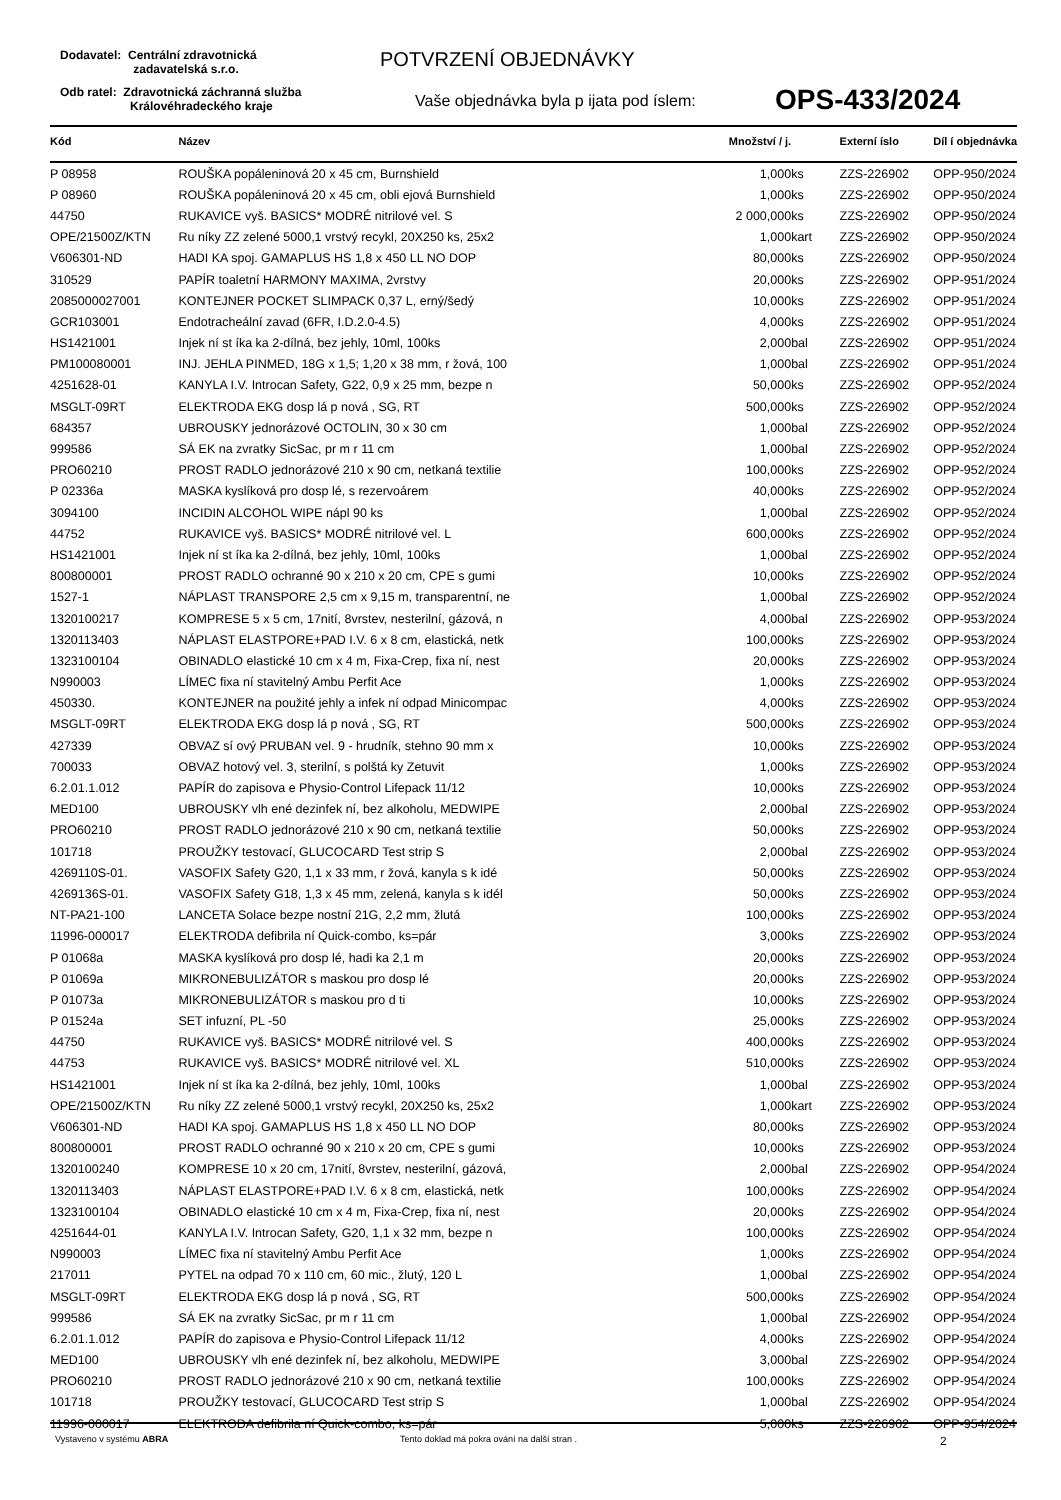Dodavatel: Centrální zdravotnická
zadavatelská s.r.o.
POTVRZENÍ OBJEDNÁVKY
Odb ratel: Zdravotnická záchranná služba
Královéhradeckého kraje
Vaše objednávka byla p ijata pod íslem:
OPS-433/2024
| Kód | Název | Množství / j. | | Externí íslo | Díl í objednávka |
| --- | --- | --- | --- | --- | --- |
| P 08958 | ROUŠKA popáleninová 20 x 45 cm, Burnshield | 1,000 | ks | ZZS-226902 | OPP-950/2024 |
| P 08960 | ROUŠKA popáleninová 20 x 45 cm, obli ejová Burnshield | 1,000 | ks | ZZS-226902 | OPP-950/2024 |
| 44750 | RUKAVICE vyš. BASICS* MODRÉ nitrilové vel. S | 2 000,000 | ks | ZZS-226902 | OPP-950/2024 |
| OPE/21500Z/KTN | Ru níky ZZ zelené 5000,1 vrstvý recykl, 20X250 ks, 25x2 | 1,000 | kart | ZZS-226902 | OPP-950/2024 |
| V606301-ND | HADI KA spoj. GAMAPLUS HS 1,8 x 450 LL NO DOP | 80,000 | ks | ZZS-226902 | OPP-950/2024 |
| 310529 | PAPÍR toaletní HARMONY MAXIMA, 2vrstvy | 20,000 | ks | ZZS-226902 | OPP-951/2024 |
| 2085000027001 | KONTEJNER POCKET SLIMPACK 0,37 L, erný/šedý | 10,000 | ks | ZZS-226902 | OPP-951/2024 |
| GCR103001 | Endotracheální zavad (6FR, I.D.2.0-4.5) | 4,000 | ks | ZZS-226902 | OPP-951/2024 |
| HS1421001 | Injek ní st íka ka 2-dílná, bez jehly, 10ml, 100ks | 2,000 | bal | ZZS-226902 | OPP-951/2024 |
| PM100080001 | INJ. JEHLA PINMED, 18G x 1,5; 1,20 x 38 mm, r žová, 100 | 1,000 | bal | ZZS-226902 | OPP-951/2024 |
| 4251628-01 | KANYLA I.V. Introcan Safety, G22, 0,9 x 25 mm, bezpe n | 50,000 | ks | ZZS-226902 | OPP-952/2024 |
| MSGLT-09RT | ELEKTRODA EKG dosp lá p nová , SG, RT | 500,000 | ks | ZZS-226902 | OPP-952/2024 |
| 684357 | UBROUSKY jednorázové OCTOLIN, 30 x 30 cm | 1,000 | bal | ZZS-226902 | OPP-952/2024 |
| 999586 | SÁ EK na zvratky SicSac, pr m r 11 cm | 1,000 | bal | ZZS-226902 | OPP-952/2024 |
| PRO60210 | PROST RADLO jednorázové 210 x 90 cm, netkaná textilie | 100,000 | ks | ZZS-226902 | OPP-952/2024 |
| P 02336a | MASKA kyslíková pro dosp lé, s rezervoárem | 40,000 | ks | ZZS-226902 | OPP-952/2024 |
| 3094100 | INCIDIN ALCOHOL WIPE nápl 90 ks | 1,000 | bal | ZZS-226902 | OPP-952/2024 |
| 44752 | RUKAVICE vyš. BASICS* MODRÉ nitrilové vel. L | 600,000 | ks | ZZS-226902 | OPP-952/2024 |
| HS1421001 | Injek ní st íka ka 2-dílná, bez jehly, 10ml, 100ks | 1,000 | bal | ZZS-226902 | OPP-952/2024 |
| 800800001 | PROST RADLO ochranné 90 x 210 x 20 cm, CPE s gumi | 10,000 | ks | ZZS-226902 | OPP-952/2024 |
| 1527-1 | NÁPLAST TRANSPORE 2,5 cm x 9,15 m, transparentní, ne | 1,000 | bal | ZZS-226902 | OPP-952/2024 |
| 1320100217 | KOMPRESE 5 x 5 cm, 17nití, 8vrstev, nesterilní, gázová, n | 4,000 | bal | ZZS-226902 | OPP-953/2024 |
| 1320113403 | NÁPLAST ELASTPORE+PAD I.V. 6 x 8 cm, elastická, netk | 100,000 | ks | ZZS-226902 | OPP-953/2024 |
| 1323100104 | OBINADLO elastické 10 cm x 4 m, Fixa-Crep, fixa ní, nest | 20,000 | ks | ZZS-226902 | OPP-953/2024 |
| N990003 | LÍMEC fixa ní stavitelný Ambu Perfit Ace | 1,000 | ks | ZZS-226902 | OPP-953/2024 |
| 450330. | KONTEJNER na použité jehly a infek ní odpad Minicompac | 4,000 | ks | ZZS-226902 | OPP-953/2024 |
| MSGLT-09RT | ELEKTRODA EKG dosp lá p nová , SG, RT | 500,000 | ks | ZZS-226902 | OPP-953/2024 |
| 427339 | OBVAZ sí ový PRUBAN vel. 9 - hrudník, stehno 90 mm x | 10,000 | ks | ZZS-226902 | OPP-953/2024 |
| 700033 | OBVAZ hotový vel. 3, sterilní, s polštá ky Zetuvit | 1,000 | ks | ZZS-226902 | OPP-953/2024 |
| 6.2.01.1.012 | PAPÍR do zapisova e Physio-Control Lifepack 11/12 | 10,000 | ks | ZZS-226902 | OPP-953/2024 |
| MED100 | UBROUSKY vlh ené dezinfek ní, bez alkoholu, MEDWIPE | 2,000 | bal | ZZS-226902 | OPP-953/2024 |
| PRO60210 | PROST RADLO jednorázové 210 x 90 cm, netkaná textilie | 50,000 | ks | ZZS-226902 | OPP-953/2024 |
| 101718 | PROUŽKY testovací, GLUCOCARD Test strip S | 2,000 | bal | ZZS-226902 | OPP-953/2024 |
| 4269110S-01. | VASOFIX Safety G20, 1,1 x 33 mm, r žová, kanyla s k idé | 50,000 | ks | ZZS-226902 | OPP-953/2024 |
| 4269136S-01. | VASOFIX Safety G18, 1,3 x 45 mm, zelená, kanyla s k idél | 50,000 | ks | ZZS-226902 | OPP-953/2024 |
| NT-PA21-100 | LANCETA Solace bezpe nostní 21G, 2,2 mm, žlutá | 100,000 | ks | ZZS-226902 | OPP-953/2024 |
| 11996-000017 | ELEKTRODA defibrila ní Quick-combo, ks=pár | 3,000 | ks | ZZS-226902 | OPP-953/2024 |
| P 01068a | MASKA kyslíková pro dosp lé, hadi ka 2,1 m | 20,000 | ks | ZZS-226902 | OPP-953/2024 |
| P 01069a | MIKRONEBULIZÁTOR s maskou pro dosp lé | 20,000 | ks | ZZS-226902 | OPP-953/2024 |
| P 01073a | MIKRONEBULIZÁTOR s maskou pro d ti | 10,000 | ks | ZZS-226902 | OPP-953/2024 |
| P 01524a | SET infuzní, PL -50 | 25,000 | ks | ZZS-226902 | OPP-953/2024 |
| 44750 | RUKAVICE vyš. BASICS* MODRÉ nitrilové vel. S | 400,000 | ks | ZZS-226902 | OPP-953/2024 |
| 44753 | RUKAVICE vyš. BASICS* MODRÉ nitrilové vel. XL | 510,000 | ks | ZZS-226902 | OPP-953/2024 |
| HS1421001 | Injek ní st íka ka 2-dílná, bez jehly, 10ml, 100ks | 1,000 | bal | ZZS-226902 | OPP-953/2024 |
| OPE/21500Z/KTN | Ru níky ZZ zelené 5000,1 vrstvý recykl, 20X250 ks, 25x2 | 1,000 | kart | ZZS-226902 | OPP-953/2024 |
| V606301-ND | HADI KA spoj. GAMAPLUS HS 1,8 x 450 LL NO DOP | 80,000 | ks | ZZS-226902 | OPP-953/2024 |
| 800800001 | PROST RADLO ochranné 90 x 210 x 20 cm, CPE s gumi | 10,000 | ks | ZZS-226902 | OPP-953/2024 |
| 1320100240 | KOMPRESE 10 x 20 cm, 17nití, 8vrstev, nesterilní, gázová, | 2,000 | bal | ZZS-226902 | OPP-954/2024 |
| 1320113403 | NÁPLAST ELASTPORE+PAD I.V. 6 x 8 cm, elastická, netk | 100,000 | ks | ZZS-226902 | OPP-954/2024 |
| 1323100104 | OBINADLO elastické 10 cm x 4 m, Fixa-Crep, fixa ní, nest | 20,000 | ks | ZZS-226902 | OPP-954/2024 |
| 4251644-01 | KANYLA I.V. Introcan Safety, G20, 1,1 x 32 mm, bezpe n | 100,000 | ks | ZZS-226902 | OPP-954/2024 |
| N990003 | LÍMEC fixa ní stavitelný Ambu Perfit Ace | 1,000 | ks | ZZS-226902 | OPP-954/2024 |
| 217011 | PYTEL na odpad 70 x 110 cm, 60 mic., žlutý, 120 L | 1,000 | bal | ZZS-226902 | OPP-954/2024 |
| MSGLT-09RT | ELEKTRODA EKG dosp lá p nová , SG, RT | 500,000 | ks | ZZS-226902 | OPP-954/2024 |
| 999586 | SÁ EK na zvratky SicSac, pr m r 11 cm | 1,000 | bal | ZZS-226902 | OPP-954/2024 |
| 6.2.01.1.012 | PAPÍR do zapisova e Physio-Control Lifepack 11/12 | 4,000 | ks | ZZS-226902 | OPP-954/2024 |
| MED100 | UBROUSKY vlh ené dezinfek ní, bez alkoholu, MEDWIPE | 3,000 | bal | ZZS-226902 | OPP-954/2024 |
| PRO60210 | PROST RADLO jednorázové 210 x 90 cm, netkaná textilie | 100,000 | ks | ZZS-226902 | OPP-954/2024 |
| 101718 | PROUŽKY testovací, GLUCOCARD Test strip S | 1,000 | bal | ZZS-226902 | OPP-954/2024 |
| 11996-000017 | ELEKTRODA defibrila ní Quick-combo, ks=pár | 5,000 | ks | ZZS-226902 | OPP-954/2024 |
Vystaveno v systému ABRA Tento doklad má pokra ování na další stran .
2